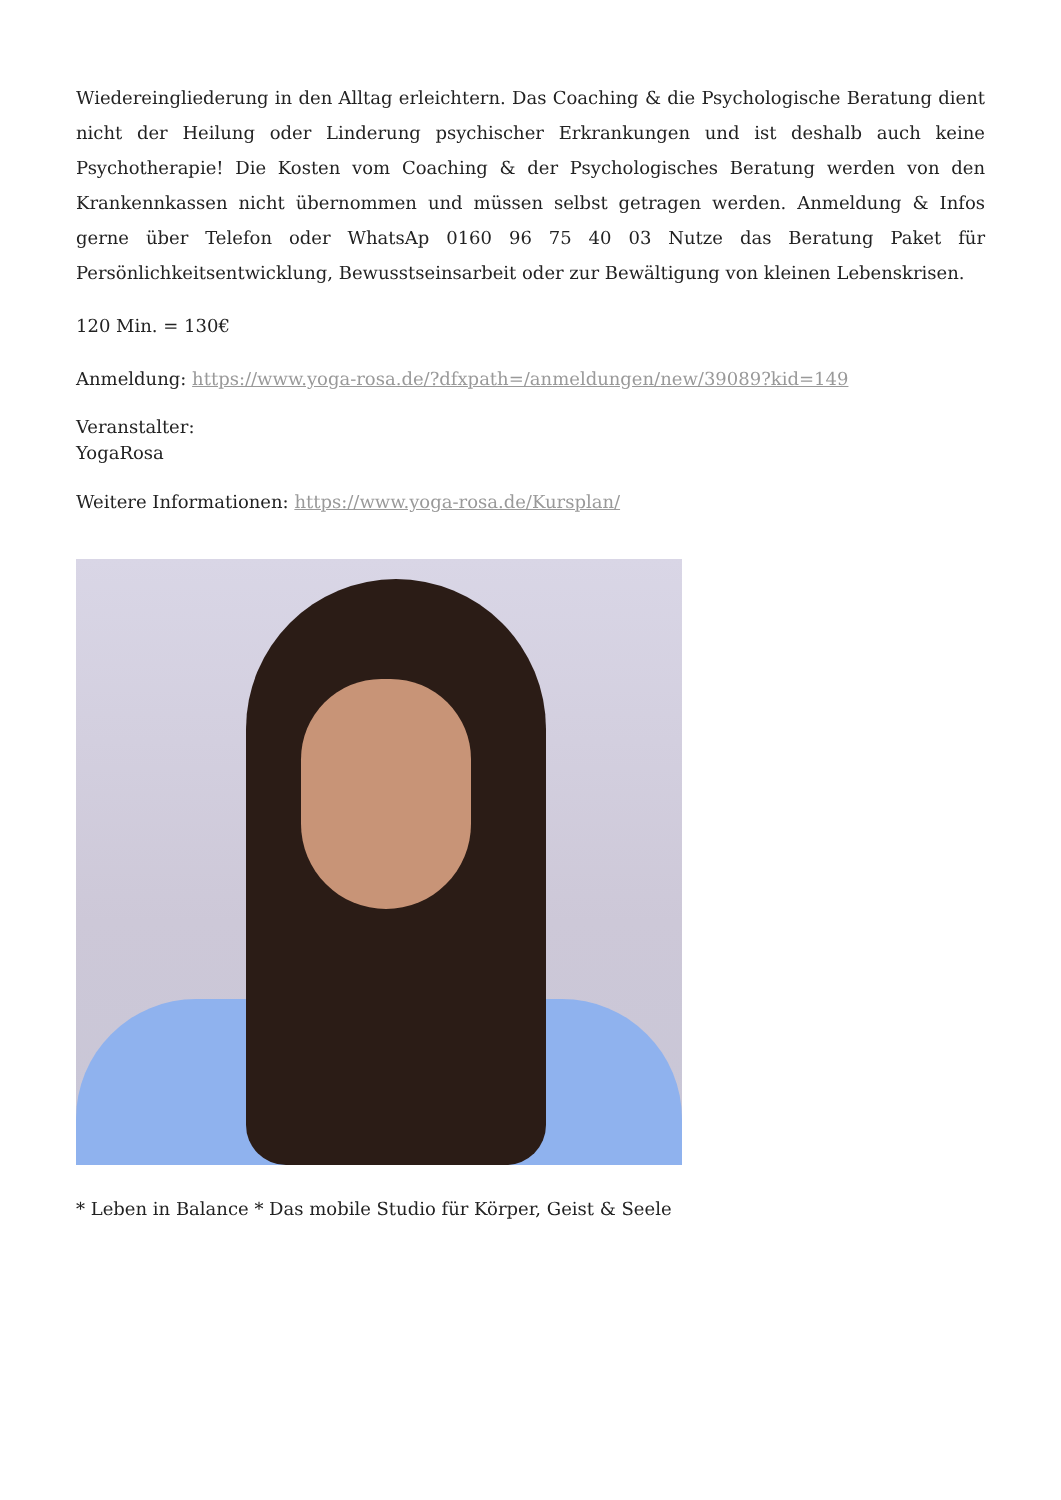Wiedereingliederung in den Alltag erleichtern. Das Coaching & die Psychologische Beratung dient nicht der Heilung oder Linderung psychischer Erkrankungen und ist deshalb auch keine Psychotherapie! Die Kosten vom Coaching & der Psychologisches Beratung werden von den Krankennkassen nicht übernommen und müssen selbst getragen werden. Anmeldung & Infos gerne über Telefon oder WhatsAp 0160 96 75 40 03 Nutze das Beratung Paket für Persönlichkeitsentwicklung, Bewusstseinsarbeit oder zur Bewältigung von kleinen Lebenskrisen.
120 Min. = 130€
Anmeldung: https://www.yoga-rosa.de/?dfxpath=/anmeldungen/new/39089?kid=149
Veranstalter:
YogaRosa
Weitere Informationen: https://www.yoga-rosa.de/Kursplan/
* Leben in Balance * Das mobile Studio für Körper, Geist & Seele